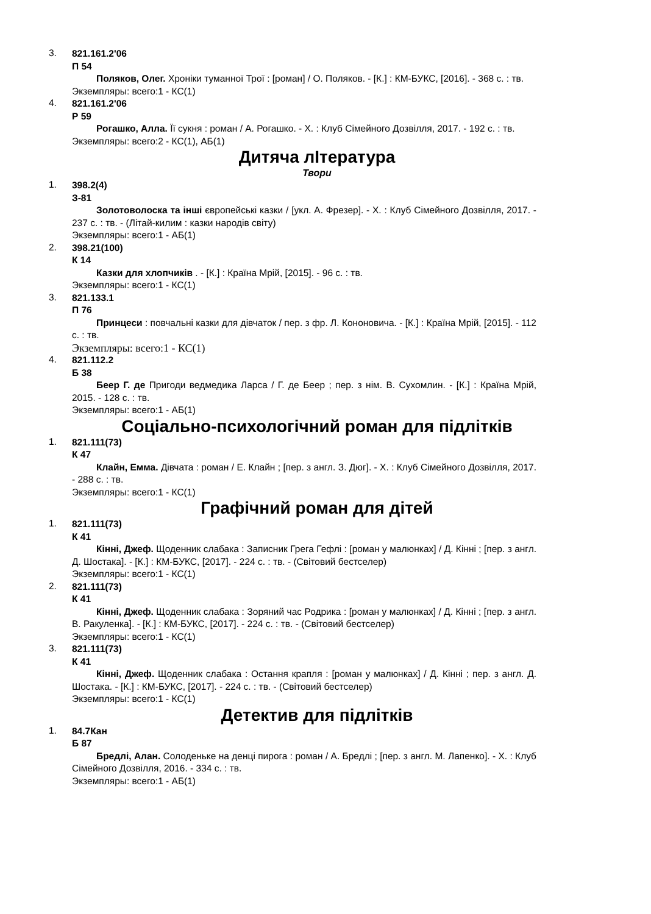3.
821.161.2'06
П 54
Поляков, Олег. Хроніки туманної Трої : [роман] / О. Поляков. - [К.] : КМ-БУКС, [2016]. - 368 с. : тв.
Экземпляры: всего:1 - КС(1)
4.
821.161.2'06
Р 59
Рогашко, Алла. Її сукня : роман / А. Рогашко. - Х. : Клуб Сімейного Дозвілля, 2017. - 192 с. : тв.
Экземпляры: всего:2 - КС(1), АБ(1)
Дитяча лIтература
Твори
1.
398.2(4)
З-81
Золотоволоска та інші європейські казки / [укл. А. Фрезер]. - Х. : Клуб Сімейного Дозвілля, 2017. - 237 с. : тв. - (Літай-килим : казки народів світу)
Экземпляры: всего:1 - АБ(1)
2.
398.21(100)
К 14
Казки для хлопчиків . - [К.] : Країна Мрій, [2015]. - 96 с. : тв.
Экземпляры: всего:1 - КС(1)
3.
821.133.1
П 76
Принцеси : повчальні казки для дівчаток / пер. з фр. Л. Кононовича. - [К.] : Країна Мрій, [2015]. - 112 с. : тв.
Экземпляры: всего:1 - КС(1)
4.
821.112.2
Б 38
Беер Г. де Пригоди ведмедика Ларса / Г. де Беер ; пер. з нім. В. Сухомлин. - [К.] : Країна Мрій, 2015. - 128 с. : тв.
Экземпляры: всего:1 - АБ(1)
Соціально-психологічний роман для підлітків
1.
821.111(73)
К 47
Клайн, Емма. Дівчата : роман / Е. Клайн ; [пер. з англ. З. Дюг]. - Х. : Клуб Сімейного Дозвілля, 2017. - 288 с. : тв.
Экземпляры: всего:1 - КС(1)
Графічний роман для дітей
1.
821.111(73)
К 41
Кінні, Джеф. Щоденник слабака : Записник Грега Гефлі : [роман у малюнках] / Д. Кінні ; [пер. з англ. Д. Шостака]. - [К.] : КМ-БУКС, [2017]. - 224 с. : тв. - (Світовий бестселер)
Экземпляры: всего:1 - КС(1)
2.
821.111(73)
К 41
Кінні, Джеф. Щоденник слабака : Зоряний час Родрика : [роман у малюнках] / Д. Кінні ; [пер. з англ. В. Ракуленка]. - [К.] : КМ-БУКС, [2017]. - 224 с. : тв. - (Світовий бестселер)
Экземпляры: всего:1 - КС(1)
3.
821.111(73)
К 41
Кінні, Джеф. Щоденник слабака : Остання крапля : [роман у малюнках] / Д. Кінні ; пер. з англ. Д. Шостака. - [К.] : КМ-БУКС, [2017]. - 224 с. : тв. - (Світовий бестселер)
Экземпляры: всего:1 - КС(1)
Детектив для підлітків
1.
84.7Кан
Б 87
Бредлі, Алан. Солоденьке на денці пирога : роман / А. Бредлі ; [пер. з англ. М. Лапенко]. - Х. : Клуб Сімейного Дозвілля, 2016. - 334 с. : тв.
Экземпляры: всего:1 - АБ(1)